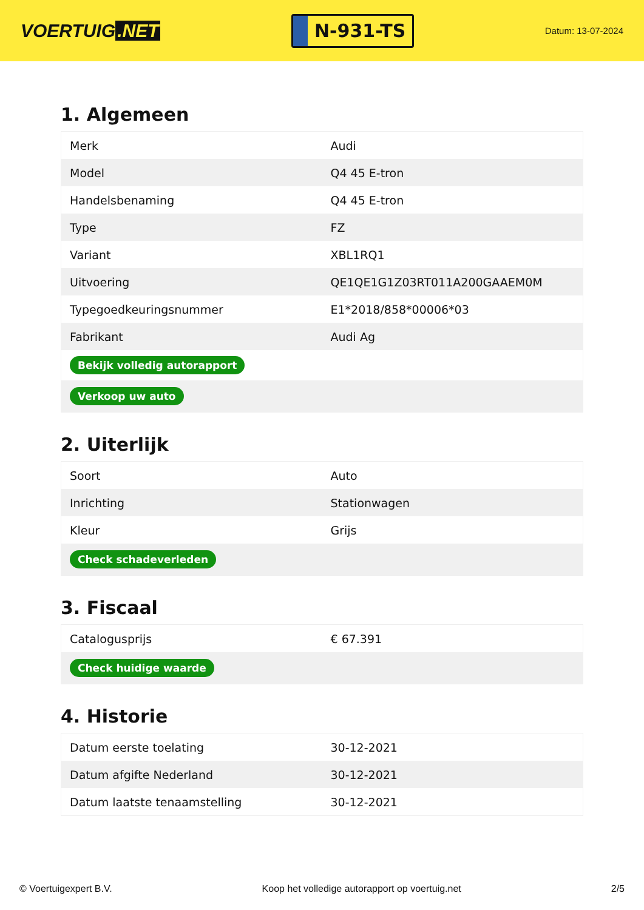VOERTUIG.NET
N-931-TS
Datum: 13-07-2024
1. Algemeen
| Merk | Audi |
| Model | Q4 45 E-tron |
| Handelsbenaming | Q4 45 E-tron |
| Type | FZ |
| Variant | XBL1RQ1 |
| Uitvoering | QE1QE1G1Z03RT011A200GAAEM0M |
| Typegoedkeuringsnummer | E1*2018/858*00006*03 |
| Fabrikant | Audi Ag |
| Bekijk volledig autorapport | |
| Verkoop uw auto | |
2. Uiterlijk
| Soort | Auto |
| Inrichting | Stationwagen |
| Kleur | Grijs |
| Check schadeverleden | |
3. Fiscaal
| Catalogusprijs | € 67.391 |
| Check huidige waarde | |
4. Historie
| Datum eerste toelating | 30-12-2021 |
| Datum afgifte Nederland | 30-12-2021 |
| Datum laatste tenaamstelling | 30-12-2021 |
© Voertuigexpert B.V. Koop het volledige autorapport op voertuig.net 2/5